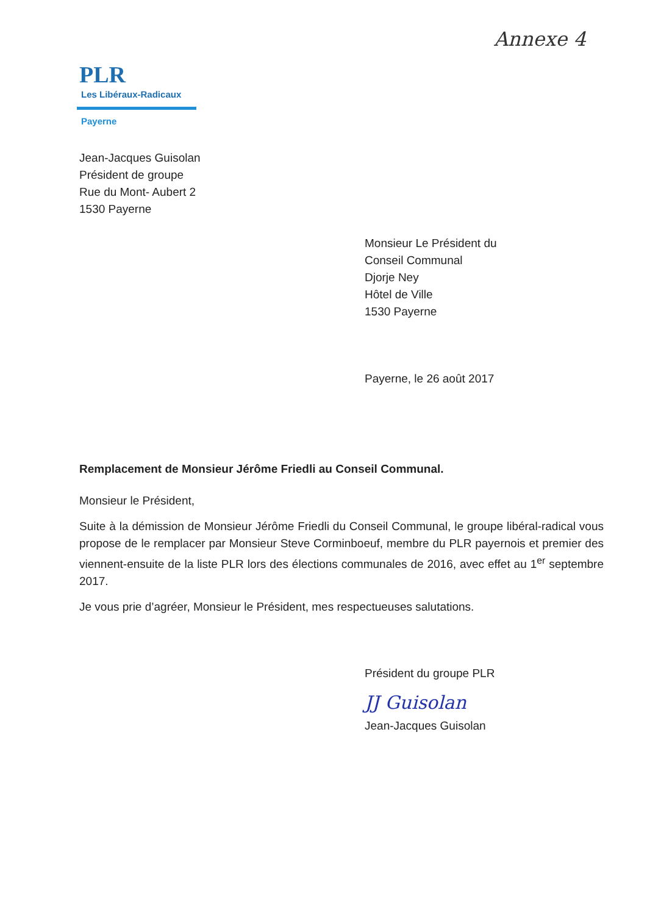Annexe 4
PLR
Les Libéraux-Radicaux
Payerne
Jean-Jacques Guisolan
Président de groupe
Rue du Mont- Aubert 2
1530 Payerne
Monsieur Le Président du
Conseil Communal
Djorje Ney
Hôtel de Ville
1530 Payerne
Payerne, le 26 août 2017
Remplacement de Monsieur Jérôme Friedli au Conseil Communal.
Monsieur le Président,
Suite à la démission de Monsieur Jérôme Friedli du Conseil Communal, le groupe libéral-radical vous propose de le remplacer par Monsieur Steve Corminboeuf, membre du PLR payernois et premier des viennent-ensuite de la liste PLR lors des élections communales de 2016, avec effet au 1<sup>er</sup> septembre 2017.
Je vous prie d’agréer, Monsieur le Président, mes respectueuses salutations.
Président du groupe PLR
JJ Guisolan
Jean-Jacques Guisolan